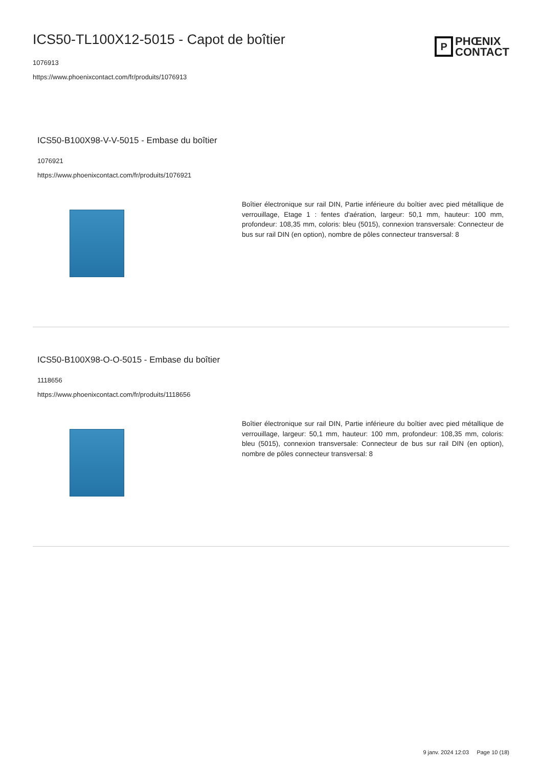ICS50-TL100X12-5015 - Capot de boîtier
1076913
https://www.phoenixcontact.com/fr/produits/1076913
P
PHŒNIX
CONTACT
ICS50-B100X98-V-V-5015 - Embase du boîtier
1076921
https://www.phoenixcontact.com/fr/produits/1076921
Boîtier électronique sur rail DIN, Partie inférieure du boîtier avec pied métallique de verrouillage, Etage 1 : fentes d'aération, largeur: 50,1 mm, hauteur: 100 mm, profondeur: 108,35 mm, coloris: bleu (5015), connexion transversale: Connecteur de bus sur rail DIN (en option), nombre de pôles connecteur transversal: 8
ICS50-B100X98-O-O-5015 - Embase du boîtier
1118656
https://www.phoenixcontact.com/fr/produits/1118656
Boîtier électronique sur rail DIN, Partie inférieure du boîtier avec pied métallique de verrouillage, largeur: 50,1 mm, hauteur: 100 mm, profondeur: 108,35 mm, coloris: bleu (5015), connexion transversale: Connecteur de bus sur rail DIN (en option), nombre de pôles connecteur transversal: 8
9 janv. 2024 12:03 Page 10 (18)